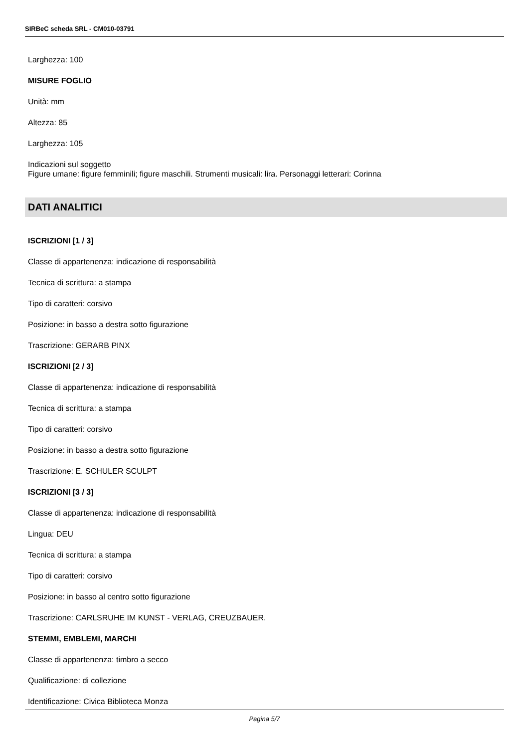SIRBeC scheda SRL - CM010-03791
Larghezza: 100
MISURE FOGLIO
Unità: mm
Altezza: 85
Larghezza: 105
Indicazioni sul soggetto
Figure umane: figure femminili; figure maschili. Strumenti musicali: lira. Personaggi letterari: Corinna
DATI ANALITICI
ISCRIZIONI [1 / 3]
Classe di appartenenza: indicazione di responsabilità
Tecnica di scrittura: a stampa
Tipo di caratteri: corsivo
Posizione: in basso a destra sotto figurazione
Trascrizione: GERARB PINX
ISCRIZIONI [2 / 3]
Classe di appartenenza: indicazione di responsabilità
Tecnica di scrittura: a stampa
Tipo di caratteri: corsivo
Posizione: in basso a destra sotto figurazione
Trascrizione: E. SCHULER SCULPT
ISCRIZIONI [3 / 3]
Classe di appartenenza: indicazione di responsabilità
Lingua: DEU
Tecnica di scrittura: a stampa
Tipo di caratteri: corsivo
Posizione: in basso al centro sotto figurazione
Trascrizione: CARLSRUHE IM KUNST - VERLAG, CREUZBAUER.
STEMMI, EMBLEMI, MARCHI
Classe di appartenenza: timbro a secco
Qualificazione: di collezione
Identificazione: Civica Biblioteca Monza
Pagina 5/7